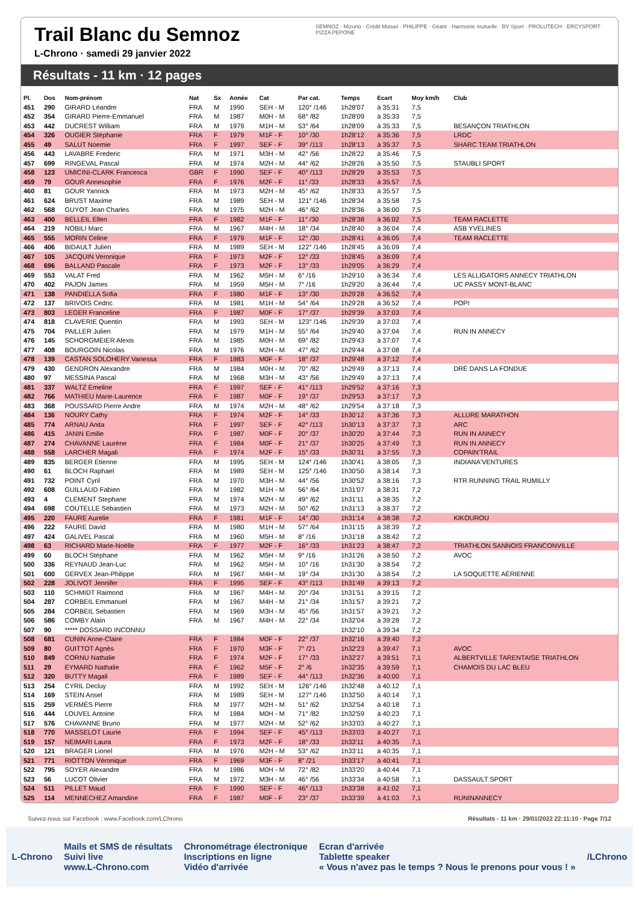Trail Blanc du Semnoz
L-Chrono · samedi 29 janvier 2022
SEMNOZ · Mizuno · Crédit Mutuel · PHILIPPE · Géant · Harmonie mutuelle · BV Sport · PROLUTECH · ERCYSPORT · PIZZA PEPONE
Résultats - 11 km · 12 pages
| Pl. | Dos | Nom-prénom | Nat | Sx | Année | Cat | Par cat. | Temps | Ecart | Moy km/h | Club |
| --- | --- | --- | --- | --- | --- | --- | --- | --- | --- | --- | --- |
| 451 | 290 | GIRARD Léandre | FRA | M | 1990 | SEH - M | 120° /146 | 1h28'07 | à 35:31 | 7,5 | |
| 452 | 354 | GIRARD Pierre-Emmanuel | FRA | M | 1987 | M0H - M | 68° /82 | 1h28'09 | à 35:33 | 7,5 | |
| 453 | 442 | DUCREST William | FRA | M | 1979 | M1H - M | 53° /64 | 1h28'09 | à 35:33 | 7,5 | BESANÇON TRIATHLON |
| 454 | 326 | OUGIER Stéphanie | FRA | F | 1979 | M1F - F | 10° /30 | 1h28'12 | à 35:36 | 7,5 | LRDC |
| 455 | 49 | SALUT Noemie | FRA | F | 1997 | SEF - F | 39° /113 | 1h28'13 | à 35:37 | 7,5 | SHARC TEAM TRIATHLON |
| 456 | 443 | LAVABRE Frederic | FRA | M | 1971 | M3H - M | 42° /56 | 1h28'22 | à 35:46 | 7,5 | |
| 457 | 699 | RINGEVAL Pascal | FRA | M | 1974 | M2H - M | 44° /62 | 1h28'26 | à 35:50 | 7,5 | STAUBLI SPORT |
| 458 | 123 | UMICINI-CLARK Francesca | GBR | F | 1990 | SEF - F | 40° /113 | 1h28'29 | à 35:53 | 7,5 | |
| 459 | 79 | GOUR Annesophie | FRA | F | 1976 | M2F - F | 11° /33 | 1h28'33 | à 35:57 | 7,5 | |
| 460 | 81 | GOUR Yannick | FRA | M | 1973 | M2H - M | 45° /62 | 1h28'33 | à 35:57 | 7,5 | |
| 461 | 624 | BRUST Maxime | FRA | M | 1989 | SEH - M | 121° /146 | 1h28'34 | à 35:58 | 7,5 | |
| 462 | 568 | GUYOT Jean Charles | FRA | M | 1975 | M2H - M | 46° /62 | 1h28'36 | à 36:00 | 7,5 | |
| 463 | 400 | BELLEIL Ellen | FRA | F | 1982 | M1F - F | 11° /30 | 1h28'38 | à 36:02 | 7,5 | TEAM RACLETTE |
| 464 | 219 | NOBILI Marc | FRA | M | 1967 | M4H - M | 18° /34 | 1h28'40 | à 36:04 | 7,4 | ASB YVELINES |
| 465 | 555 | MORIN Celine | FRA | F | 1979 | M1F - F | 12° /30 | 1h28'41 | à 36:05 | 7,4 | TEAM RACLETTE |
| 466 | 406 | BIDAULT Julien | FRA | M | 1989 | SEH - M | 122° /146 | 1h28'45 | à 36:09 | 7,4 | |
| 467 | 105 | JACQUIN Veronique | FRA | F | 1973 | M2F - F | 12° /33 | 1h28'45 | à 36:09 | 7,4 | |
| 468 | 696 | BALLAND Pascale | FRA | F | 1973 | M2F - F | 13° /33 | 1h29'05 | à 36:29 | 7,4 | |
| 469 | 553 | VALAT Fred | FRA | M | 1962 | M5H - M | 6° /16 | 1h29'10 | à 36:34 | 7,4 | LES ALLIGATORS ANNECY TRIATHLON |
| 470 | 402 | PAJON James | FRA | M | 1959 | M5H - M | 7° /16 | 1h29'20 | à 36:44 | 7,4 | UC PASSY MONT-BLANC |
| 471 | 138 | PANDIELLA Sofia | FRA | F | 1980 | M1F - F | 13° /30 | 1h29'28 | à 36:52 | 7,4 | |
| 472 | 137 | BRIVOIS Cedric | FRA | M | 1981 | M1H - M | 54° /64 | 1h29'28 | à 36:52 | 7,4 | POPI |
| 473 | 803 | LEGER Franceline | FRA | F | 1987 | M0F - F | 17° /37 | 1h29'39 | à 37:03 | 7,4 | |
| 474 | 818 | CLAVERIE Quentin | FRA | M | 1993 | SEH - M | 123° /146 | 1h29'39 | à 37:03 | 7,4 | |
| 475 | 704 | PAILLER Julien | FRA | M | 1979 | M1H - M | 55° /64 | 1h29'40 | à 37:04 | 7,4 | RUN IN ANNECY |
| 476 | 145 | SCHORGMEIER Alexis | FRA | M | 1985 | M0H - M | 69° /82 | 1h29'43 | à 37:07 | 7,4 | |
| 477 | 408 | BOURGOIN Nicolas | FRA | M | 1976 | M2H - M | 47° /62 | 1h29'44 | à 37:08 | 7,4 | |
| 478 | 139 | CASTAN SOLOHERY Vanessa | FRA | F | 1983 | M0F - F | 18° /37 | 1h29'48 | à 37:12 | 7,4 | |
| 479 | 430 | GENDRON Alexandre | FRA | M | 1984 | M0H - M | 70° /82 | 1h29'49 | à 37:13 | 7,4 | DRÉ DANS LA FONDUE |
| 480 | 97 | MESSINA Pascal | FRA | M | 1968 | M3H - M | 43° /56 | 1h29'49 | à 37:13 | 7,4 | |
| 481 | 337 | WALTZ Emeline | FRA | F | 1997 | SEF - F | 41° /113 | 1h29'52 | à 37:16 | 7,3 | |
| 482 | 766 | MATHIEU Marie-Laurence | FRA | F | 1987 | M0F - F | 19° /37 | 1h29'53 | à 37:17 | 7,3 | |
| 483 | 368 | POUSSARD Pierre Andre | FRA | M | 1974 | M2H - M | 48° /62 | 1h29'54 | à 37:18 | 7,3 | |
| 484 | 136 | NOURY Cathy | FRA | F | 1974 | M2F - F | 14° /33 | 1h30'12 | à 37:36 | 7,3 | ALLURE MARATHON |
| 485 | 774 | ARNAU Anita | FRA | F | 1997 | SEF - F | 42° /113 | 1h30'13 | à 37:37 | 7,3 | ARC |
| 486 | 415 | JANIN Emilie | FRA | F | 1987 | M0F - F | 20° /37 | 1h30'20 | à 37:44 | 7,3 | RUN IN ANNECY |
| 487 | 274 | CHAVANNE Laurène | FRA | F | 1984 | M0F - F | 21° /37 | 1h30'25 | à 37:49 | 7,3 | RUN IN ANNECY |
| 488 | 558 | LARCHER Magali | FRA | F | 1974 | M2F - F | 15° /33 | 1h30'31 | à 37:55 | 7,3 | COPAIN'TRAIL |
| 489 | 835 | BERGER Etienne | FRA | M | 1995 | SEH - M | 124° /146 | 1h30'41 | à 38:05 | 7,3 | INDIANA'VENTURES |
| 490 | 61 | BLOCH Raphael | FRA | M | 1989 | SEH - M | 125° /146 | 1h30'50 | à 38:14 | 7,3 | |
| 491 | 732 | POINT Cyril | FRA | M | 1970 | M3H - M | 44° /56 | 1h30'52 | à 38:16 | 7,3 | RTR RUNNING TRAIL RUMILLY |
| 492 | 608 | GUILLAUD Fabien | FRA | M | 1982 | M1H - M | 56° /64 | 1h31'07 | à 38:31 | 7,2 | |
| 493 | 4 | CLEMENT Stephane | FRA | M | 1974 | M2H - M | 49° /62 | 1h31'11 | à 38:35 | 7,2 | |
| 494 | 698 | COUTELLE Sébastien | FRA | M | 1973 | M2H - M | 50° /62 | 1h31'13 | à 38:37 | 7,2 | |
| 495 | 220 | FAURE Aurelie | FRA | F | 1981 | M1F - F | 14° /30 | 1h31'14 | à 38:38 | 7,2 | KIKOUROU |
| 496 | 222 | FAURE David | FRA | M | 1980 | M1H - M | 57° /64 | 1h31'15 | à 38:39 | 7,2 | |
| 497 | 424 | GALIVEL Pascal | FRA | M | 1960 | M5H - M | 8° /16 | 1h31'18 | à 38:42 | 7,2 | |
| 498 | 63 | RICHARD Marie-Noëlle | FRA | F | 1977 | M2F - F | 16° /33 | 1h31'23 | à 38:47 | 7,2 | TRIATHLON SANNOIS FRANCONVILLE |
| 499 | 60 | BLOCH Stéphane | FRA | M | 1962 | M5H - M | 9° /16 | 1h31'26 | à 38:50 | 7,2 | AVOC |
| 500 | 336 | REYNAUD Jean-Luc | FRA | M | 1962 | M5H - M | 10° /16 | 1h31'30 | à 38:54 | 7,2 | |
| 501 | 600 | GERVEX Jean-Philippe | FRA | M | 1967 | M4H - M | 19° /34 | 1h31'30 | à 38:54 | 7,2 | LA SOQUETTE AÉRIENNE |
| 502 | 228 | JOLIVOT Jennifer | FRA | F | 1995 | SEF - F | 43° /113 | 1h31'49 | à 39:13 | 7,2 | |
| 503 | 110 | SCHMIDT Raimond | FRA | M | 1967 | M4H - M | 20° /34 | 1h31'51 | à 39:15 | 7,2 | |
| 504 | 287 | CORBEIL Emmanuel | FRA | M | 1967 | M4H - M | 21° /34 | 1h31'57 | à 39:21 | 7,2 | |
| 505 | 284 | CORBEIL Sebastien | FRA | M | 1969 | M3H - M | 45° /56 | 1h31'57 | à 39:21 | 7,2 | |
| 506 | 586 | COMBY Alain | FRA | M | 1967 | M4H - M | 22° /34 | 1h32'04 | à 39:28 | 7,2 | |
| 507 | 90 | ***** DOSSARD INCONNU | | | | | | 1h32'10 | à 39:34 | 7,2 | |
| 508 | 681 | CUNIN Anne-Claire | FRA | F | 1984 | M0F - F | 22° /37 | 1h32'16 | à 39:40 | 7,2 | |
| 509 | 80 | GUITTOT Agnès | FRA | F | 1970 | M3F - F | 7° /21 | 1h32'23 | à 39:47 | 7,1 | AVOC |
| 510 | 849 | CORNU Nathalie | FRA | F | 1974 | M2F - F | 17° /33 | 1h32'27 | à 39:51 | 7,1 | ALBERTVILLE TARENTAISE TRIATHLON |
| 511 | 29 | EYMARD Nathalie | FRA | F | 1962 | M5F - F | 2° /6 | 1h32'35 | à 39:59 | 7,1 | CHAMOIS DU LAC BLEU |
| 512 | 320 | BUTTY Magali | FRA | F | 1989 | SEF - F | 44° /113 | 1h32'36 | à 40:00 | 7,1 | |
| 513 | 254 | CYRIL Decluy | FRA | M | 1992 | SEH - M | 126° /146 | 1h32'48 | à 40:12 | 7,1 | |
| 514 | 169 | STEIN Ansel | FRA | M | 1989 | SEH - M | 127° /146 | 1h32'50 | à 40:14 | 7,1 | |
| 515 | 259 | VERMÈS Pierre | FRA | M | 1977 | M2H - M | 51° /62 | 1h32'54 | à 40:18 | 7,1 | |
| 516 | 444 | LOUVEL Antoine | FRA | M | 1984 | M0H - M | 71° /82 | 1h32'59 | à 40:23 | 7,1 | |
| 517 | 576 | CHAVANNE Bruno | FRA | M | 1977 | M2H - M | 52° /62 | 1h33'03 | à 40:27 | 7,1 | |
| 518 | 770 | MASSELOT Laurie | FRA | F | 1994 | SEF - F | 45° /113 | 1h33'03 | à 40:27 | 7,1 | |
| 519 | 157 | NEIMARI Laura | FRA | F | 1973 | M2F - F | 18° /33 | 1h33'11 | à 40:35 | 7,1 | |
| 520 | 121 | BRAGER Lionel | FRA | M | 1976 | M2H - M | 53° /62 | 1h33'11 | à 40:35 | 7,1 | |
| 521 | 771 | RIOTTON Véronique | FRA | F | 1969 | M3F - F | 8° /21 | 1h33'17 | à 40:41 | 7,1 | |
| 522 | 795 | SOYER Alexandre | FRA | M | 1986 | M0H - M | 72° /82 | 1h33'20 | à 40:44 | 7,1 | |
| 523 | 56 | LUCOT Olivier | FRA | M | 1972 | M3H - M | 46° /56 | 1h33'34 | à 40:58 | 7,1 | DASSAULT SPORT |
| 524 | 511 | PILLET Maud | FRA | F | 1990 | SEF - F | 46° /113 | 1h33'38 | à 41:02 | 7,1 | |
| 525 | 114 | MENNECHEZ Amandine | FRA | F | 1987 | M0F - F | 23° /37 | 1h33'39 | à 41:03 | 7,1 | RUNINANNECY |
Suivez-nous sur Facebook : www.Facebook.com/LChrono Résultats - 11 km · 29/01/2022 22:11:10 · Page 7/12
L-Chrono
Mails et SMS de résultats
Suivi live
www.L-Chrono.com
Chronométrage électronique
Inscriptions en ligne
Vidéo d'arrivée
Ecran d'arrivée
Tablette speaker
« Vous n'avez pas le temps ? Nous le prenons pour vous ! »
/LChrono